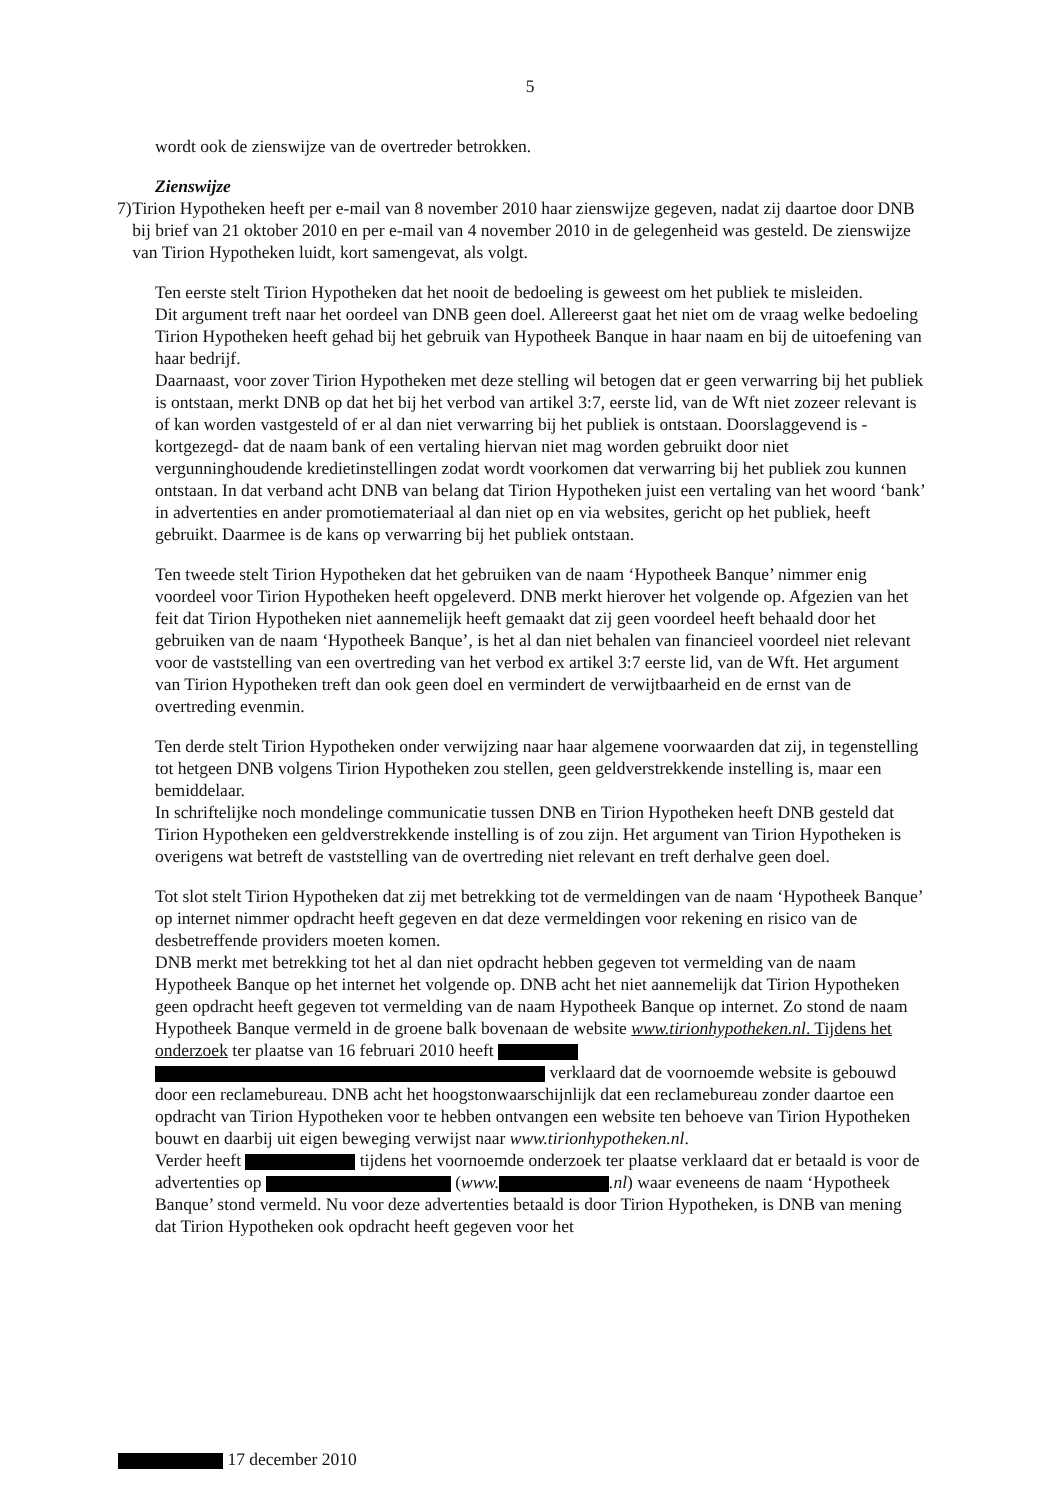5
wordt ook de zienswijze van de overtreder betrokken.
Zienswijze
7) Tirion Hypotheken heeft per e-mail van 8 november 2010 haar zienswijze gegeven, nadat zij daartoe door DNB bij brief van 21 oktober 2010 en per e-mail van 4 november 2010 in de gelegenheid was gesteld. De zienswijze van Tirion Hypotheken luidt, kort samengevat, als volgt.
Ten eerste stelt Tirion Hypotheken dat het nooit de bedoeling is geweest om het publiek te misleiden.
Dit argument treft naar het oordeel van DNB geen doel. Allereerst gaat het niet om de vraag welke bedoeling Tirion Hypotheken heeft gehad bij het gebruik van Hypotheek Banque in haar naam en bij de uitoefening van haar bedrijf.
Daarnaast, voor zover Tirion Hypotheken met deze stelling wil betogen dat er geen verwarring bij het publiek is ontstaan, merkt DNB op dat het bij het verbod van artikel 3:7, eerste lid, van de Wft niet zozeer relevant is of kan worden vastgesteld of er al dan niet verwarring bij het publiek is ontstaan. Doorslaggevend is -kortgezegd- dat de naam bank of een vertaling hiervan niet mag worden gebruikt door niet vergunninghoudende kredietinstellingen zodat wordt voorkomen dat verwarring bij het publiek zou kunnen ontstaan. In dat verband acht DNB van belang dat Tirion Hypotheken juist een vertaling van het woord ‘bank’ in advertenties en ander promotiemateriaal al dan niet op en via websites, gericht op het publiek, heeft gebruikt. Daarmee is de kans op verwarring bij het publiek ontstaan.
Ten tweede stelt Tirion Hypotheken dat het gebruiken van de naam ‘Hypotheek Banque’ nimmer enig voordeel voor Tirion Hypotheken heeft opgeleverd. DNB merkt hierover het volgende op. Afgezien van het feit dat Tirion Hypotheken niet aannemelijk heeft gemaakt dat zij geen voordeel heeft behaald door het gebruiken van de naam ‘Hypotheek Banque’, is het al dan niet behalen van financieel voordeel niet relevant voor de vaststelling van een overtreding van het verbod ex artikel 3:7 eerste lid, van de Wft. Het argument van Tirion Hypotheken treft dan ook geen doel en vermindert de verwijtbaarheid en de ernst van de overtreding evenmin.
Ten derde stelt Tirion Hypotheken onder verwijzing naar haar algemene voorwaarden dat zij, in tegenstelling tot hetgeen DNB volgens Tirion Hypotheken zou stellen, geen geldverstrekkende instelling is, maar een bemiddelaar.
In schriftelijke noch mondelinge communicatie tussen DNB en Tirion Hypotheken heeft DNB gesteld dat Tirion Hypotheken een geldverstrekkende instelling is of zou zijn. Het argument van Tirion Hypotheken is overigens wat betreft de vaststelling van de overtreding niet relevant en treft derhalve geen doel.
Tot slot stelt Tirion Hypotheken dat zij met betrekking tot de vermeldingen van de naam ‘Hypotheek Banque’ op internet nimmer opdracht heeft gegeven en dat deze vermeldingen voor rekening en risico van de desbetreffende providers moeten komen.
DNB merkt met betrekking tot het al dan niet opdracht hebben gegeven tot vermelding van de naam Hypotheek Banque op het internet het volgende op. DNB acht het niet aannemelijk dat Tirion Hypotheken geen opdracht heeft gegeven tot vermelding van de naam Hypotheek Banque op internet. Zo stond de naam Hypotheek Banque vermeld in de groene balk bovenaan de website www.tirionhypotheken.nl. Tijdens het onderzoek ter plaatse van 16 februari 2010 heeft
verklaard dat de voornoemde website is gebouwd door een reclamebureau. DNB acht het hoogstonwaarschijnlijk dat een reclamebureau zonder daartoe een opdracht van Tirion Hypotheken voor te hebben ontvangen een website ten behoeve van Tirion Hypotheken bouwt en daarbij uit eigen beweging verwijst naar www.tirionhypotheken.nl.
Verder heeft tijdens het voornoemde onderzoek ter plaatse verklaard dat er betaald is voor de advertenties op (www. .nl) waar eveneens de naam ‘Hypotheek Banque’ stond vermeld. Nu voor deze advertenties betaald is door Tirion Hypotheken, is DNB van mening dat Tirion Hypotheken ook opdracht heeft gegeven voor het
17 december 2010